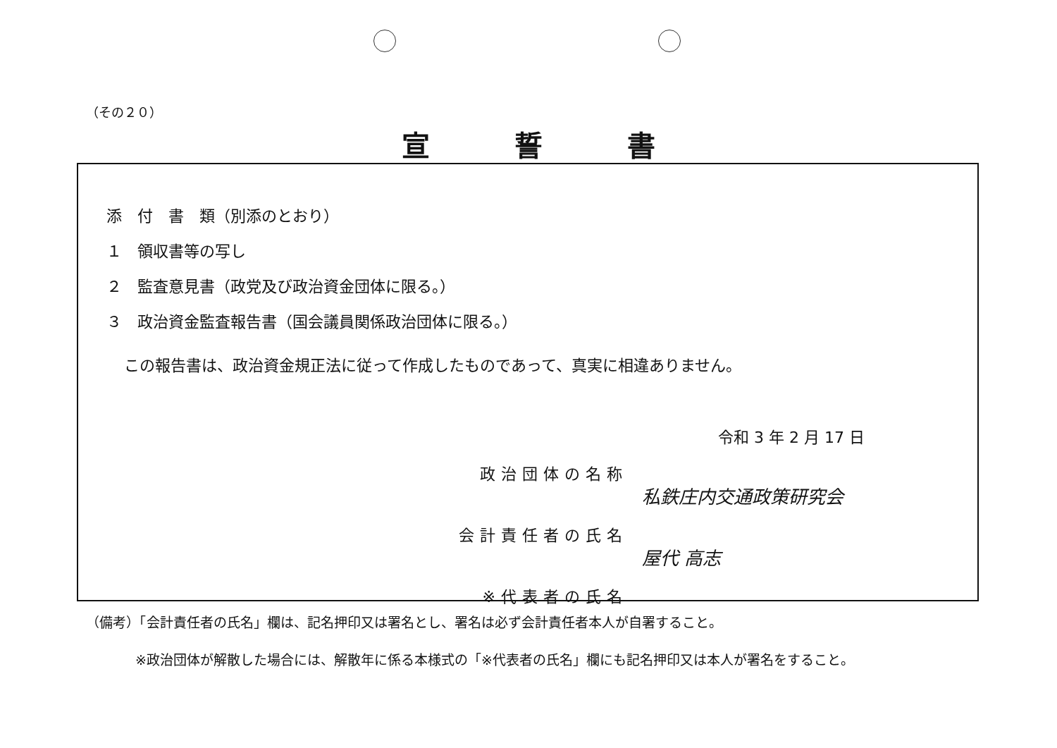（その２０）
宣誓書
添　付　書　類（別添のとおり）
１　領収書等の写し
２　監査意見書（政党及び政治資金団体に限る。）
３　政治資金監査報告書（国会議員関係政治団体に限る。）
この報告書は、政治資金規正法に従って作成したものであって、真実に相違ありません。
令和 3 年 2 月 17 日
政治団体の名称
私鉄庄内交通政策研究会
会計責任者の氏名
屋代 高志
※代表者の氏名
（備考）「会計責任者の氏名」欄は、記名押印又は署名とし、署名は必ず会計責任者本人が自署すること。
※政治団体が解散した場合には、解散年に係る本様式の「※代表者の氏名」欄にも記名押印又は本人が署名をすること。